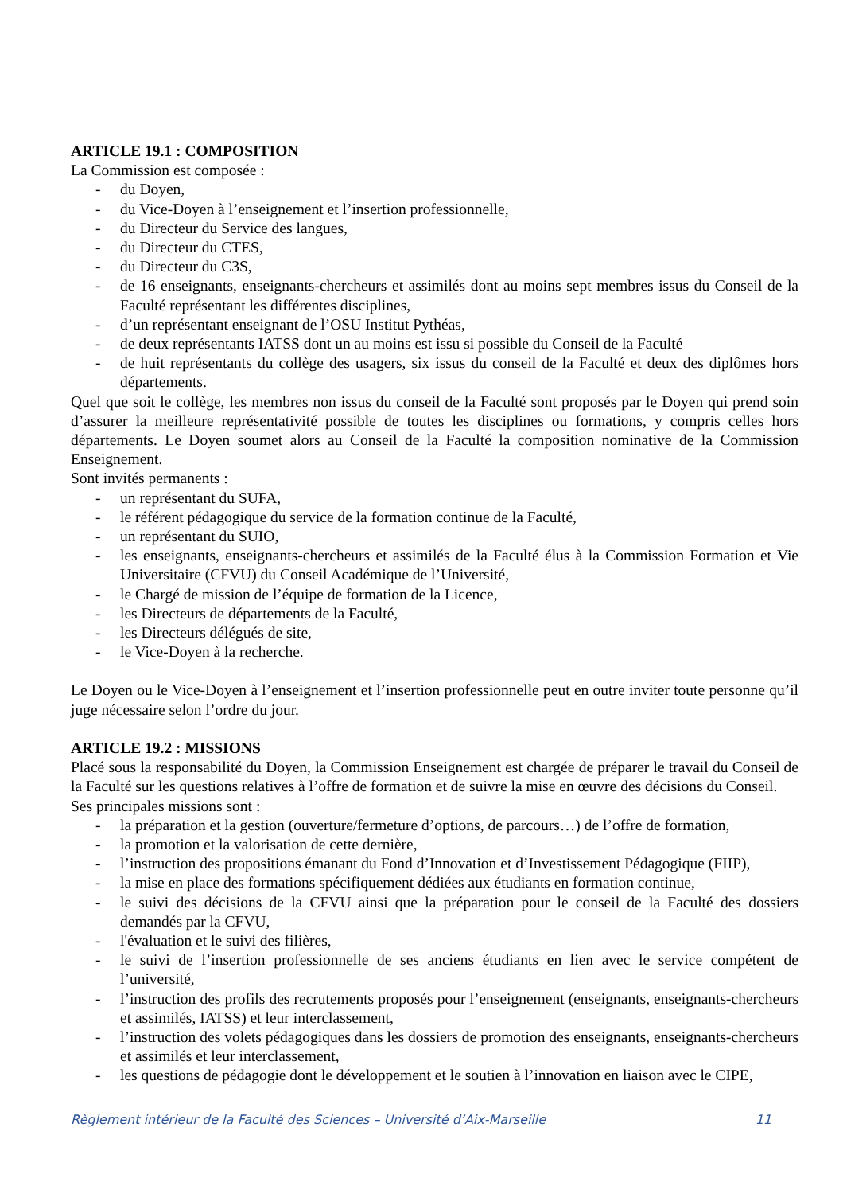ARTICLE 19.1 : COMPOSITION
La Commission est composée :
- du Doyen,
- du Vice-Doyen à l’enseignement et l’insertion professionnelle,
- du Directeur du Service des langues,
- du Directeur du CTES,
- du Directeur du C3S,
- de 16 enseignants, enseignants-chercheurs et assimilés dont au moins sept membres issus du Conseil de la Faculté représentant les différentes disciplines,
- d’un représentant enseignant de l’OSU Institut Pythéas,
- de deux représentants IATSS dont un au moins est issu si possible du Conseil de la Faculté
- de huit représentants du collège des usagers, six issus du conseil de la Faculté et deux des diplômes hors départements.
Quel que soit le collège, les membres non issus du conseil de la Faculté sont proposés par le Doyen qui prend soin d’assurer la meilleure représentativité possible de toutes les disciplines ou formations, y compris celles hors départements. Le Doyen soumet alors au Conseil de la Faculté la composition nominative de la Commission Enseignement.
Sont invités permanents :
- un représentant du SUFA,
- le référent pédagogique du service de la formation continue de la Faculté,
- un représentant du SUIO,
- les enseignants, enseignants-chercheurs et assimilés de la Faculté élus à la Commission Formation et Vie Universitaire (CFVU) du Conseil Académique de l’Université,
- le Chargé de mission de l’équipe de formation de la Licence,
- les Directeurs de départements de la Faculté,
- les Directeurs délégués de site,
- le Vice-Doyen à la recherche.
Le Doyen ou le Vice-Doyen à l’enseignement et l’insertion professionnelle peut en outre inviter toute personne qu’il juge nécessaire selon l’ordre du jour.
ARTICLE 19.2 : MISSIONS
Placé sous la responsabilité du Doyen, la Commission Enseignement est chargée de préparer le travail du Conseil de la Faculté sur les questions relatives à l’offre de formation et de suivre la mise en œuvre des décisions du Conseil.
Ses principales missions sont :
- la préparation et la gestion (ouverture/fermeture d’options, de parcours…) de l’offre de formation,
- la promotion et la valorisation de cette dernière,
- l’instruction des propositions émanant du Fond d’Innovation et d’Investissement Pédagogique (FIIP),
- la mise en place des formations spécifiquement dédiées aux étudiants en formation continue,
- le suivi des décisions de la CFVU ainsi que la préparation pour le conseil de la Faculté des dossiers demandés par la CFVU,
- l'évaluation et le suivi des filières,
- le suivi de l’insertion professionnelle de ses anciens étudiants en lien avec le service compétent de l’université,
- l’instruction des profils des recrutements proposés pour l’enseignement (enseignants, enseignants-chercheurs et assimilés, IATSS) et leur interclassement,
- l’instruction des volets pédagogiques dans les dossiers de promotion des enseignants, enseignants-chercheurs et assimilés et leur interclassement,
- les questions de pédagogie dont le développement et le soutien à l’innovation en liaison avec le CIPE,
Règlement intérieur de la Faculté des Sciences – Université d’Aix-Marseille 11